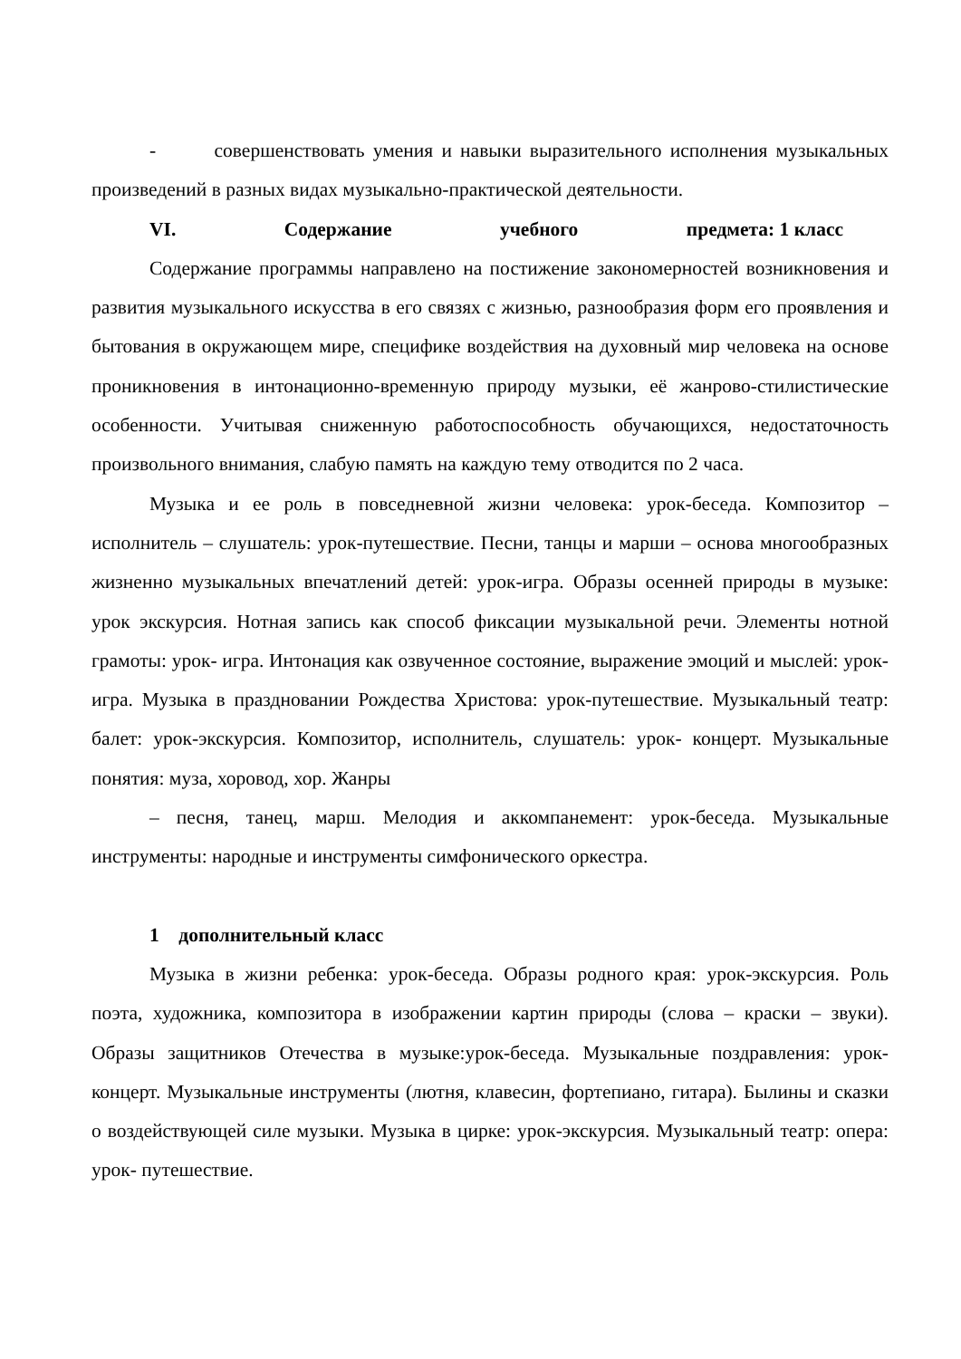- совершенствовать умения и навыки выразительного исполнения музыкальных произведений в разных видах музыкально-практической деятельности.
VI. Содержание учебного предмета: 1 класс
Содержание программы направлено на постижение закономерностей возникновения и развития музыкального искусства в его связях с жизнью, разнообразия форм его проявления и бытования в окружающем мире, специфике воздействия на духовный мир человека на основе проникновения в интонационно-временную природу музыки, её жанрово-стилистические особенности. Учитывая сниженную работоспособность обучающихся, недостаточность произвольного внимания, слабую память на каждую тему отводится по 2 часа.
Музыка и ее роль в повседневной жизни человека: урок-беседа. Композитор – исполнитель – слушатель: урок-путешествие. Песни, танцы и марши – основа многообразных жизненно музыкальных впечатлений детей: урок-игра. Образы осенней природы в музыке: урок экскурсия. Нотная запись как способ фиксации музыкальной речи. Элементы нотной грамоты: урок- игра. Интонация как озвученное состояние, выражение эмоций и мыслей: урок-игра. Музыка в праздновании Рождества Христова: урок-путешествие. Музыкальный театр: балет: урок-экскурсия. Композитор, исполнитель, слушатель: урок- концерт. Музыкальные понятия: муза, хоровод, хор. Жанры
– песня, танец, марш. Мелодия и аккомпанемент: урок-беседа. Музыкальные инструменты: народные и инструменты симфонического оркестра.
1 дополнительный класс
Музыка в жизни ребенка: урок-беседа. Образы родного края: урок-экскурсия. Роль поэта, художника, композитора в изображении картин природы (слова – краски – звуки). Образы защитников Отечества в музыке:урок-беседа. Музыкальные поздравления: урок-концерт. Музыкальные инструменты (лютня, клавесин, фортепиано, гитара). Былины и сказки о воздействующей силе музыки. Музыка в цирке: урок-экскурсия. Музыкальный театр: опера: урок- путешествие.